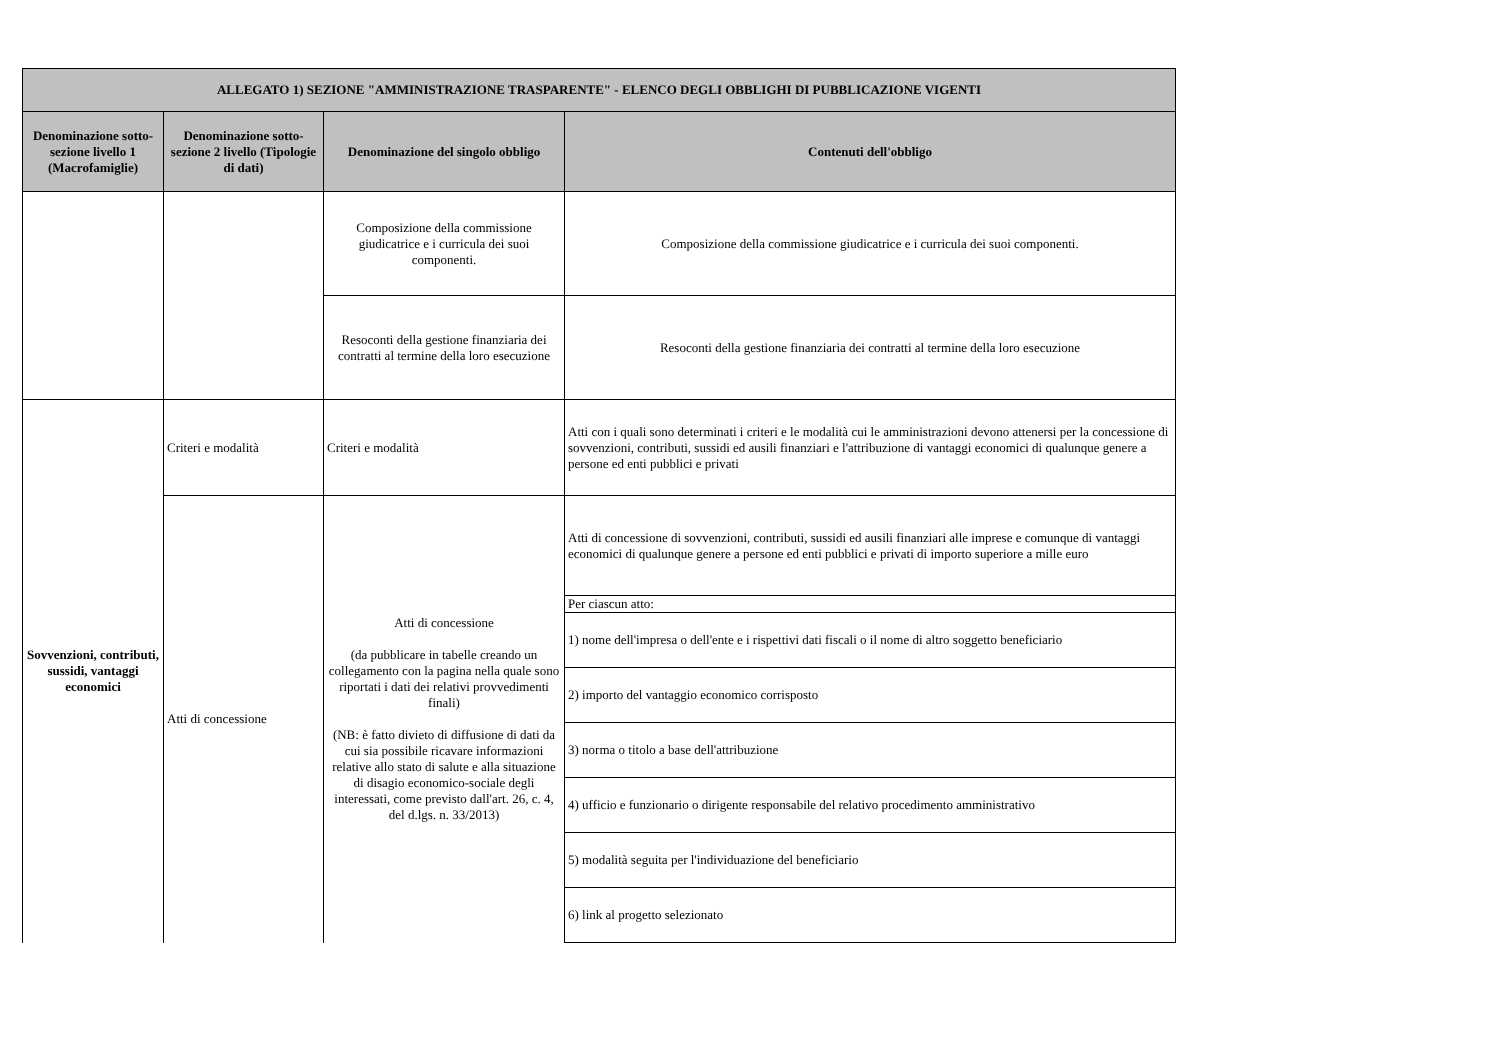| ALLEGATO 1) SEZIONE "AMMINISTRAZIONE TRASPARENTE" - ELENCO DEGLI OBBLIGHI DI PUBBLICAZIONE VIGENTI | | | |
| --- | --- | --- | --- |
| Denominazione sotto-sezione livello 1 (Macrofamiglie) | Denominazione sotto-sezione 2 livello (Tipologie di dati) | Denominazione del singolo obbligo | Contenuti dell'obbligo |
| | | Composizione della commissione giudicatrice e i curricula dei suoi componenti. | Composizione della commissione giudicatrice e i curricula dei suoi componenti. |
| | | Resoconti della gestione finanziaria dei contratti al termine della loro esecuzione | Resoconti della gestione finanziaria dei contratti al termine della loro esecuzione |
| Sovvenzioni, contributi, sussidi, vantaggi economici | Criteri e modalità | Criteri e modalità | Atti con i quali sono determinati i criteri e le modalità cui le amministrazioni devono attenersi per la concessione di sovvenzioni, contributi, sussidi ed ausili finanziari e l'attribuzione di vantaggi economici di qualunque genere a persone ed enti pubblici e privati |
| | Atti di concessione | Atti di concessione (da pubblicare in tabelle creando un collegamento con la pagina nella quale sono riportati i dati dei relativi provvedimenti finali) (NB: è fatto divieto di diffusione di dati da cui sia possibile ricavare informazioni relative allo stato di salute e alla situazione di disagio economico-sociale degli interessati, come previsto dall'art. 26, c. 4, del d.lgs. n. 33/2013) | Atti di concessione di sovvenzioni, contributi, sussidi ed ausili finanziari alle imprese e comunque di vantaggi economici di qualunque genere a persone ed enti pubblici e privati di importo superiore a mille euro |
| | | | Per ciascun atto: |
| | | | 1) nome dell'impresa o dell'ente e i rispettivi dati fiscali o il nome di altro soggetto beneficiario |
| | | | 2) importo del vantaggio economico corrisposto |
| | | | 3) norma o titolo a base dell'attribuzione |
| | | | 4) ufficio e funzionario o dirigente responsabile del relativo procedimento amministrativo |
| | | | 5) modalità seguita per l'individuazione del beneficiario |
| | | | 6) link al progetto selezionato |